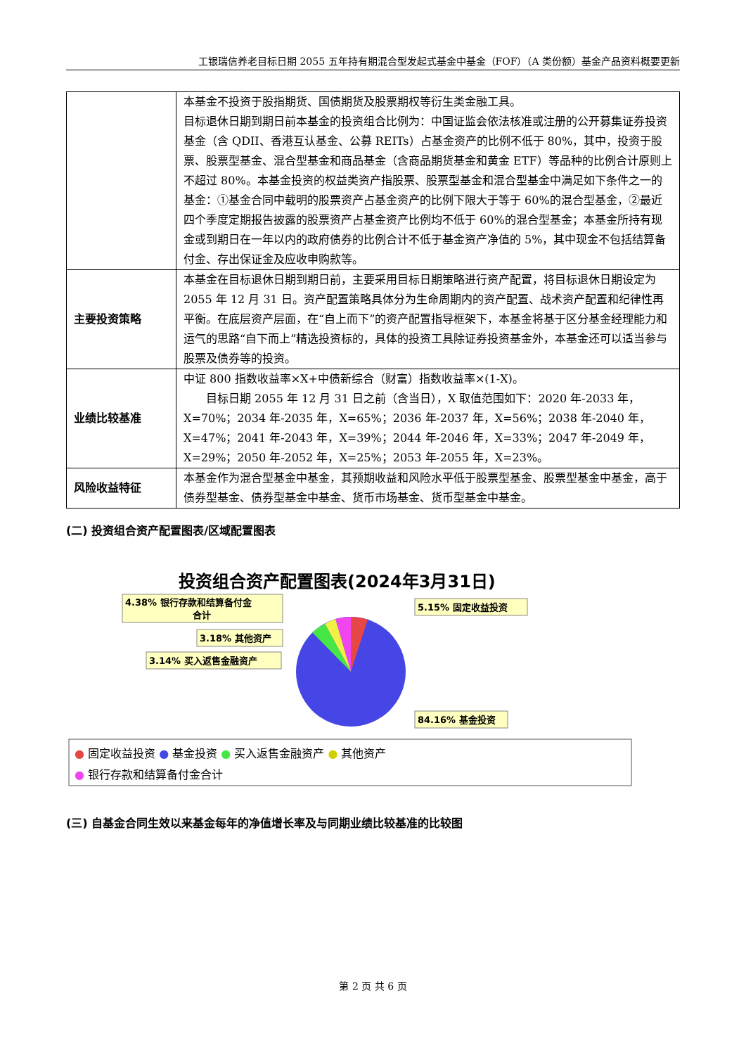工银瑞信养老目标日期 2055 五年持有期混合型发起式基金中基金（FOF）（A 类份额）基金产品资料概要更新
| | 本基金不投资于股指期货、国债期货及股票期权等衍生类金融工具。 目标退休日期到期日前本基金的投资组合比例为：中国证监会依法核准或注册的公开募集证券投资基金（含 QDII、香港互认基金、公募 REITs）占基金资产的比例不低于 80%，其中，投资于股票、股票型基金、混合型基金和商品基金（含商品期货基金和黄金 ETF）等品种的比例合计原则上不超过 80%。本基金投资的权益类资产指股票、股票型基金和混合型基金中满足如下条件之一的基金：①基金合同中载明的股票资产占基金资产的比例下限大于等于 60%的混合型基金，②最近四个季度定期报告披露的股票资产占基金资产比例均不低于 60%的混合型基金；本基金所持有现金或到期日在一年以内的政府债券的比例合计不低于基金资产净值的 5%，其中现金不包括结算备付金、存出保证金及应收申购款等。 |
| 主要投资策略 | 本基金在目标退休日期到期日前，主要采用目标日期策略进行资产配置，将目标退休日期设定为 2055 年 12 月 31 日。资产配置策略具体分为生命周期内的资产配置、战术资产配置和纪律性再平衡。在底层资产层面，在“自上而下”的资产配置指导框架下，本基金将基于区分基金经理能力和运气的思路“自下而上”精选投资标的，具体的投资工具除证券投资基金外，本基金还可以适当参与股票及债券等的投资。 |
| 业绩比较基准 | 中证 800 指数收益率×X+中债新综合（财富）指数收益率×(1-X)。 目标日期 2055 年 12 月 31 日之前（含当日），X 取值范围如下：2020 年-2033 年，X=70%；2034 年-2035 年，X=65%；2036 年-2037 年，X=56%；2038 年-2040 年，X=47%；2041 年-2043 年，X=39%；2044 年-2046 年，X=33%；2047 年-2049 年，X=29%；2050 年-2052 年，X=25%；2053 年-2055 年，X=23%。 |
| 风险收益特征 | 本基金作为混合型基金中基金，其预期收益和风险水平低于股票型基金、股票型基金中基金，高于债券型基金、债券型基金中基金、货币市场基金、货币型基金中基金。 |
(二) 投资组合资产配置图表/区域配置图表
投资组合资产配置图表(2024年3月31日)
4.38% 银行存款和结算备付金
合计
3.18% 其他资产
3.14% 买入返售金融资产
5.15% 固定收益投资
84.16% 基金投资
● 固定收益投资 ● 基金投资 ● 买入返售金融资产 ● 其他资产
● 银行存款和结算备付金合计
(三) 自基金合同生效以来基金每年的净值增长率及与同期业绩比较基准的比较图
第 2 页 共 6 页